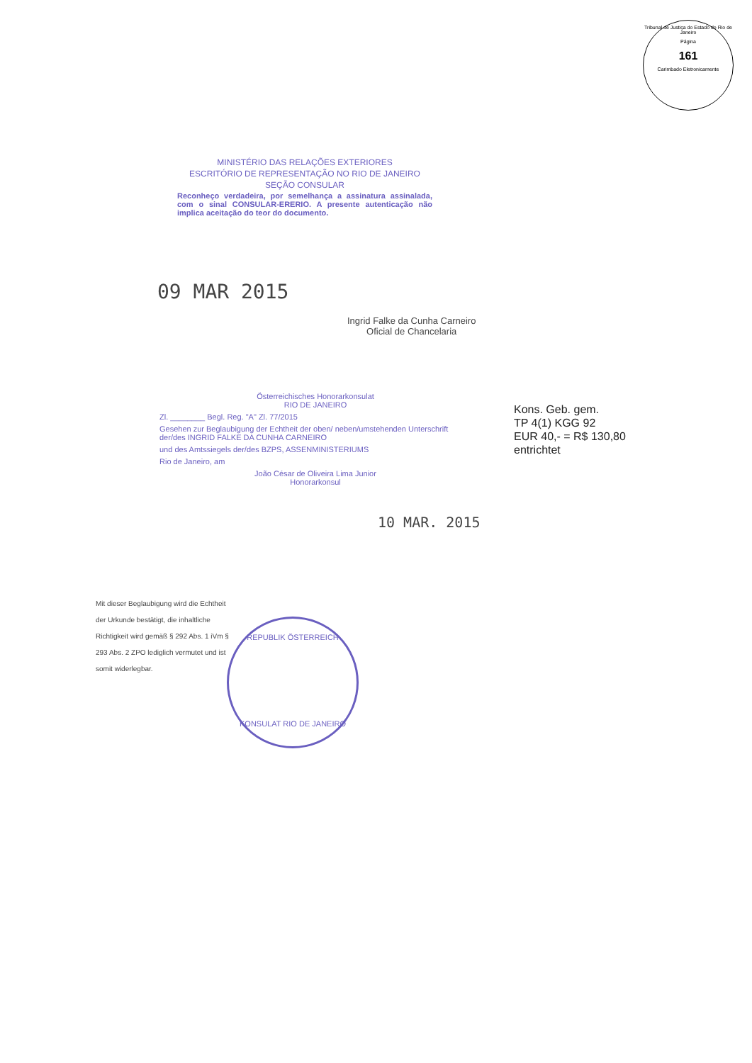Tribunal de Justiça do Estado do Rio de Janeiro
Página
161
Carimbado Eletronicamente
MINISTÉRIO DAS RELAÇÕES EXTERIORES
ESCRITÓRIO DE REPRESENTAÇÃO NO RIO DE JANEIRO
SEÇÃO CONSULAR
Reconheço verdadeira, por semelhança a assinatura assinalada, com o sinal CONSULAR-ERERIO. A presente autenticação não implica aceitação do teor do documento.
09 MAR 2015
Ingrid Falke da Cunha Carneiro
Oficial de Chancelaria
Österreichisches Honorarkonsulat
RIO DE JANEIRO
Zl. ________ Begl. Reg. "A" Zl. 77/2015
Gesehen zur Beglaubigung der Echtheit der oben/ neben/umstehenden Unterschrift der/des INGRID FALKE DA CUNHA CARNEIRO
und des Amtssiegels der/des BZPS, ASSENMINISTERIUMS
Rio de Janeiro, am
João César de Oliveira Lima Junior
Honorarkonsul
Kons. Geb. gem.
TP 4(1) KGG 92
EUR 40,- = R$ 130,80
entrichtet
10 MAR. 2015
Mit dieser Beglaubigung wird die Echtheit der Urkunde bestätigt, die inhaltliche Richtigkeit wird gemäß § 292 Abs. 1 iVm § 293 Abs. 2 ZPO lediglich vermutet und ist somit widerlegbar.
REPUBLIK ÖSTERREICH
KONSULAT RIO DE JANEIRO